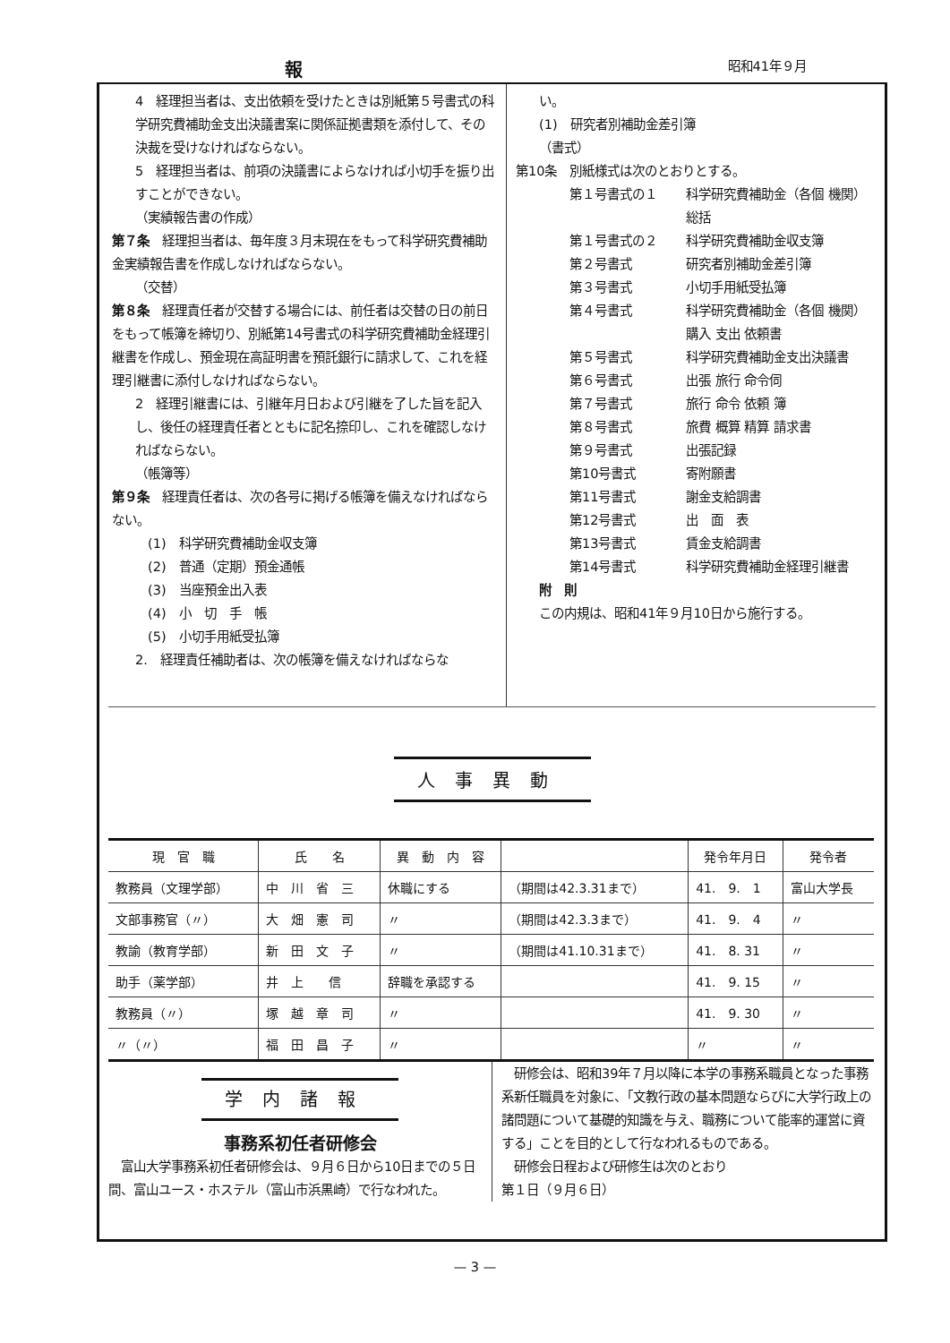報昭和41年９月
4　経理担当者は、支出依頼を受けたときは別紙第５号書式の科学研究費補助金支出決議書案に関係証拠書類を添付して、その決裁を受けなければならない。
5　経理担当者は、前項の決議書によらなければ小切手を振り出すことができない。
（実績報告書の作成）
第７条　経理担当者は、毎年度３月末現在をもって科学研究費補助金実績報告書を作成しなければならない。
（交替）
第８条　経理責任者が交替する場合には、前任者は交替の日の前日をもって帳簿を締切り、別紙第14号書式の科学研究費補助金経理引継書を作成し、預金現在高証明書を預託銀行に請求して、これを経理引継書に添付しなければならない。
2　経理引継書には、引継年月日および引継を了した旨を記入し、後任の経理責任者とともに記名捺印し、これを確認しなければならない。
（帳簿等）
第９条　経理責任者は、次の各号に掲げる帳簿を備えなければならない。
(1)　科学研究費補助金収支簿
(2)　普通（定期）預金通帳
(3)　当座預金出入表
(4)　小　切　手　帳
(5)　小切手用紙受払簿
2.　経理責任補助者は、次の帳簿を備えなければならな
い。
(1)　研究者別補助金差引簿
（書式）
第10条　別紙様式は次のとおりとする。
第１号書式の１ 科学研究費補助金（各個 機関）総括 第１号書式の２ 科学研究費補助金収支簿 第２号書式 研究者別補助金差引簿 第３号書式 小切手用紙受払簿 第４号書式 科学研究費補助金（各個 機関）購入 支出 依頼書 第５号書式 科学研究費補助金支出決議書 第６号書式 出張 旅行 命令伺 第７号書式 旅行 命令 依頼 簿 第８号書式 旅費 概算 精算 請求書 第９号書式 出張記録 第10号書式 寄附願書 第11号書式 謝金支給調書 第12号書式 出　面　表 第13号書式 賃金支給調書 第14号書式 科学研究費補助金経理引継書
附　則
この内規は、昭和41年９月10日から施行する。
人事異動
| 現 官 職 | 氏 名 | 異 動 内 容 | | 発令年月日 | 発令者 |
| --- | --- | --- | --- | --- | --- |
| 教務員（文理学部） | 中 川 省 三 | 休職にする | （期間は42.3.31まで） | 41. 9. 1 | 富山大学長 |
| 文部事務官（〃） | 大 畑 憲 司 | 〃 | （期間は42.3.3まで） | 41. 9. 4 | 〃 |
| 教諭（教育学部） | 新 田 文 子 | 〃 | （期間は41.10.31まで） | 41. 8. 31 | 〃 |
| 助手（薬学部） | 井 上 信 | 辞職を承認する | | 41. 9. 15 | 〃 |
| 教務員（〃） | 塚 越 章 司 | 〃 | | 41. 9. 30 | 〃 |
| 〃（〃） | 福 田 昌 子 | 〃 | | 〃 | 〃 |
学内諸報
事務系初任者研修会
　富山大学事務系初任者研修会は、９月６日から10日までの５日間、富山ユース・ホステル（富山市浜黒崎）で行なわれた。
　研修会は、昭和39年７月以降に本学の事務系職員となった事務系新任職員を対象に、「文教行政の基本問題ならびに大学行政上の諸問題について基礎的知識を与え、職務について能率的運営に資する」ことを目的として行なわれるものである。
　研修会日程および研修生は次のとおり
第１日（９月６日）
— 3 —